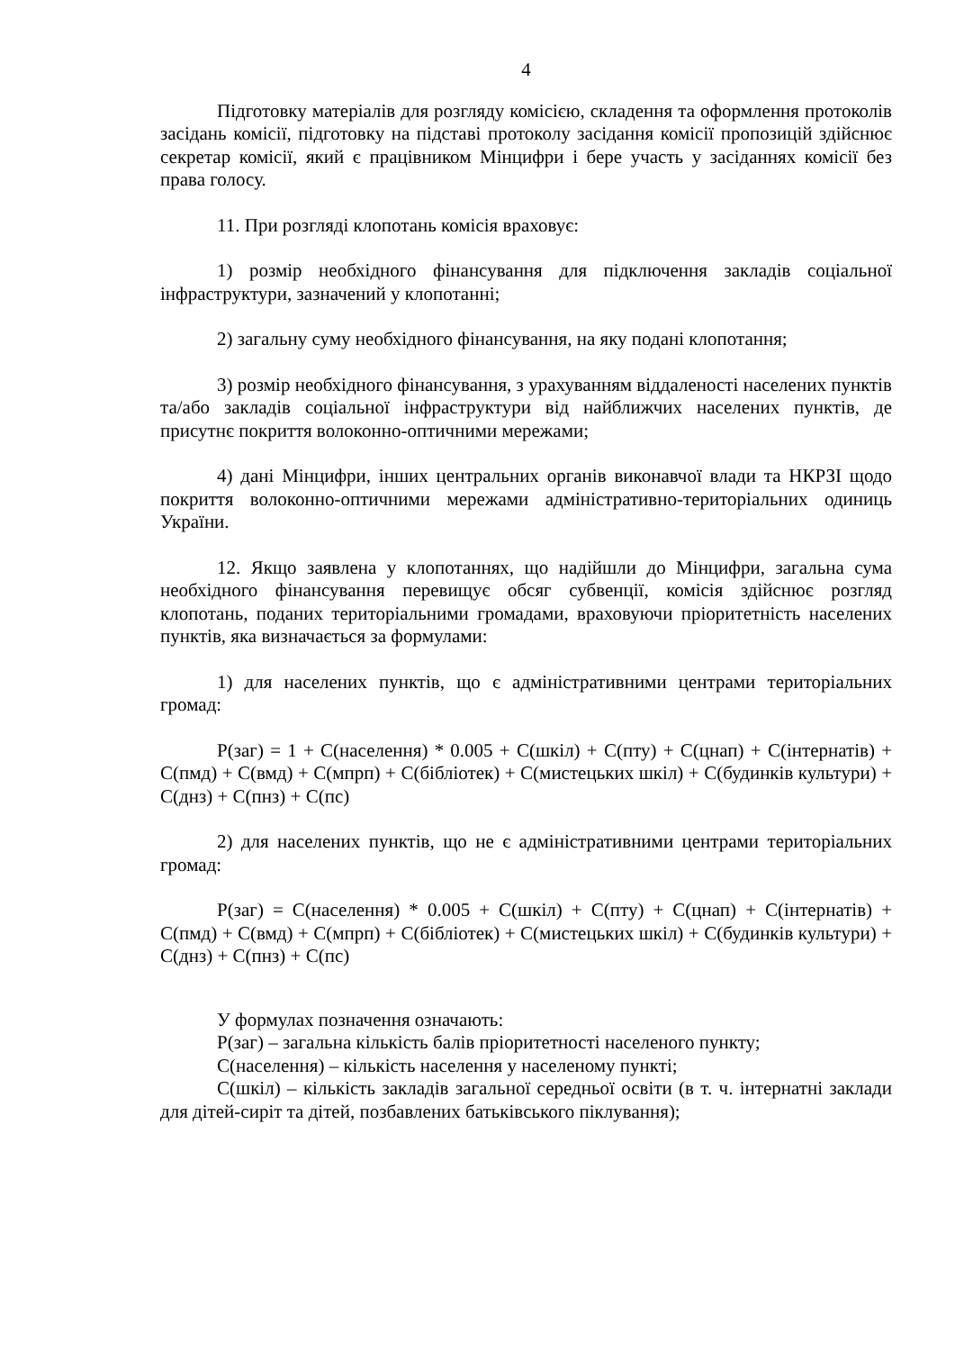4
Підготовку матеріалів для розгляду комісією, складення та оформлення протоколів засідань комісії, підготовку на підставі протоколу засідання комісії пропозицій здійснює секретар комісії, який є працівником Мінцифри і бере участь у засіданнях комісії без права голосу.
11. При розгляді клопотань комісія враховує:
1) розмір необхідного фінансування для підключення закладів соціальної інфраструктури, зазначений у клопотанні;
2) загальну суму необхідного фінансування, на яку подані клопотання;
3) розмір необхідного фінансування, з урахуванням віддаленості населених пунктів та/або закладів соціальної інфраструктури від найближчих населених пунктів, де присутнє покриття волоконно-оптичними мережами;
4) дані Мінцифри, інших центральних органів виконавчої влади та НКРЗІ щодо покриття волоконно-оптичними мережами адміністративно-територіальних одиниць України.
12. Якщо заявлена у клопотаннях, що надійшли до Мінцифри, загальна сума необхідного фінансування перевищує обсяг субвенції, комісія здійснює розгляд клопотань, поданих територіальними громадами, враховуючи пріоритетність населених пунктів, яка визначається за формулами:
1) для населених пунктів, що є адміністративними центрами територіальних громад:
P(заг) = 1 + C(населення) * 0.005 + C(шкіл) + C(пту) + C(цнап) + C(інтернатів) + C(пмд) + C(вмд) + C(мпрп) + C(бібліотек) + C(мистецьких шкіл) + C(будинків культури) + C(днз) + C(пнз) + C(пс)
2) для населених пунктів, що не є адміністративними центрами територіальних громад:
P(заг) = C(населення) * 0.005 + C(шкіл) + C(пту) + C(цнап) + C(інтернатів) + C(пмд) + C(вмд) + C(мпрп) + C(бібліотек) + C(мистецьких шкіл) + C(будинків культури) + C(днз) + C(пнз) + C(пс)
У формулах позначення означають:
P(заг) – загальна кількість балів пріоритетності населеного пункту;
C(населення) – кількість населення у населеному пункті;
C(шкіл) – кількість закладів загальної середньої освіти (в т. ч. інтернатні заклади для дітей-сиріт та дітей, позбавлених батьківського піклування);